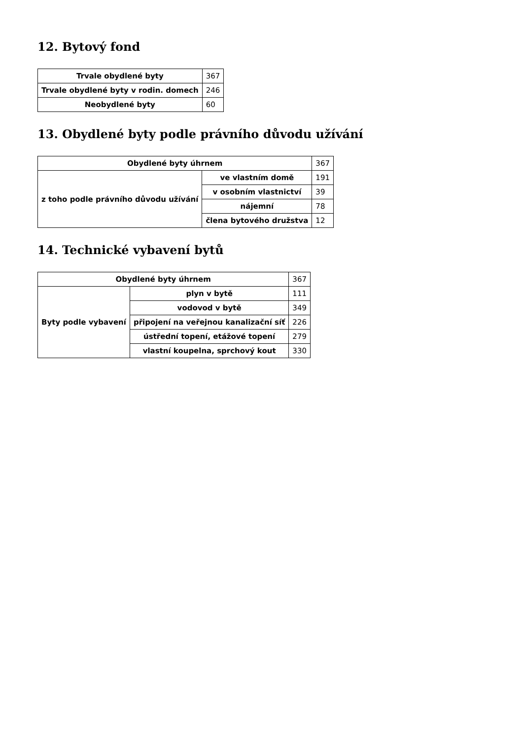12. Bytový fond
| Trvale obydlené byty | 367 |
| Trvale obydlené byty v rodin. domech | 246 |
| Neobydlené byty | 60 |
13. Obydlené byty podle právního důvodu užívání
| Obydlené byty úhrnem | | 367 |
| z toho podle právního důvodu užívání | ve vlastním domě | 191 |
| | v osobním vlastnictví | 39 |
| | nájemní | 78 |
| | člena bytového družstva | 12 |
14. Technické vybavení bytů
| Obydlené byty úhrnem | | 367 |
| Byty podle vybavení | plyn v bytě | 111 |
| | vodovod v bytě | 349 |
| | připojení na veřejnou kanalizační síť | 226 |
| | ústřední topení, etážové topení | 279 |
| | vlastní koupelna, sprchový kout | 330 |